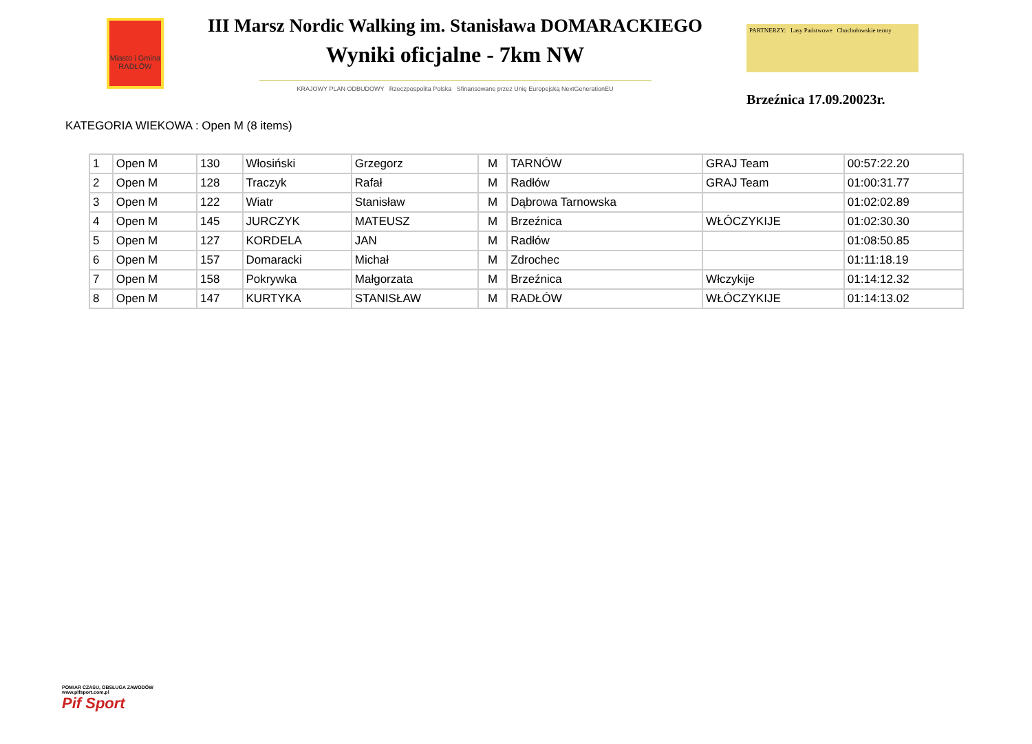Miasto i Gmina RADŁÓW
III Marsz Nordic Walking im. Stanisława DOMARACKIEGO
Wyniki oficjalne - 7km NW
KRAJOWY PLAN ODBUDOWY Rzeczpospolita Polska Sfinansowane przez Unię Europejską NextGenerationEU
PARTNERZY: Lasy Państwowe Chochołowskie termy
Brzeźnica 17.09.20023r.
KATEGORIA WIEKOWA : Open M (8 items)
| 1 | Open M | 130 | Włosiński | Grzegorz | M | TARNÓW | GRAJ Team | 00:57:22.20 |
| 2 | Open M | 128 | Traczyk | Rafał | M | Radłów | GRAJ Team | 01:00:31.77 |
| 3 | Open M | 122 | Wiatr | Stanisław | M | Dąbrowa Tarnowska | | 01:02:02.89 |
| 4 | Open M | 145 | JURCZYK | MATEUSZ | M | Brzeźnica | WŁÓCZYKIJE | 01:02:30.30 |
| 5 | Open M | 127 | KORDELA | JAN | M | Radłów | | 01:08:50.85 |
| 6 | Open M | 157 | Domaracki | Michał | M | Zdrochec | | 01:11:18.19 |
| 7 | Open M | 158 | Pokrywka | Małgorzata | M | Brzeźnica | Włczykije | 01:14:12.32 |
| 8 | Open M | 147 | KURTYKA | STANISŁAW | M | RADŁÓW | WŁÓCZYKIJE | 01:14:13.02 |
POMIAR CZASU, OBSŁUGA ZAWODÓW
www.pifsport.com.pl
Pif Sport